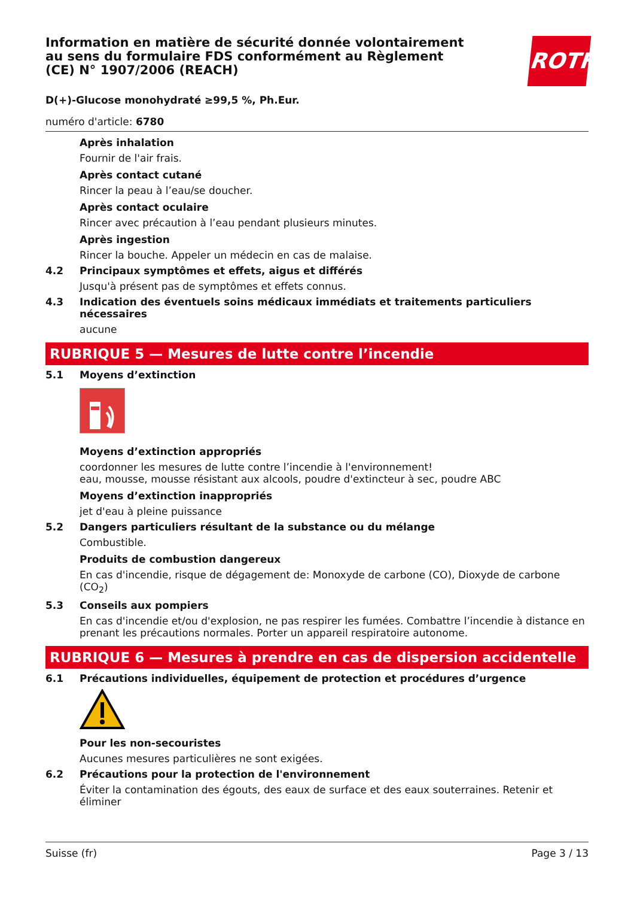ROTH
Information en matière de sécurité donnée volontairement au sens du formulaire FDS conformément au Règlement (CE) N° 1907/2006 (REACH)
D(+)-Glucose monohydraté ≥99,5 %, Ph.Eur.
numéro d'article: 6780
Après inhalation
Fournir de l'air frais.
Après contact cutané
Rincer la peau à l’eau/se doucher.
Après contact oculaire
Rincer avec précaution à l’eau pendant plusieurs minutes.
Après ingestion
Rincer la bouche. Appeler un médecin en cas de malaise.
4.2 Principaux symptômes et effets, aigus et différés
Jusqu'à présent pas de symptômes et effets connus.
4.3 Indication des éventuels soins médicaux immédiats et traitements particuliers nécessaires
aucune
RUBRIQUE 5 — Mesures de lutte contre l’incendie
5.1 Moyens d’extinction
Moyens d’extinction appropriés
coordonner les mesures de lutte contre l’incendie à l'environnement!
eau, mousse, mousse résistant aux alcools, poudre d'extincteur à sec, poudre ABC
Moyens d’extinction inappropriés
jet d'eau à pleine puissance
5.2 Dangers particuliers résultant de la substance ou du mélange
Combustible.
Produits de combustion dangereux
En cas d'incendie, risque de dégagement de: Monoxyde de carbone (CO), Dioxyde de carbone (CO<sub>2</sub>)
5.3 Conseils aux pompiers
En cas d'incendie et/ou d'explosion, ne pas respirer les fumées. Combattre l’incendie à distance en prenant les précautions normales. Porter un appareil respiratoire autonome.
RUBRIQUE 6 — Mesures à prendre en cas de dispersion accidentelle
6.1 Précautions individuelles, équipement de protection et procédures d’urgence
Pour les non-secouristes
Aucunes mesures particulières ne sont exigées.
6.2 Précautions pour la protection de l'environnement
Éviter la contamination des égouts, des eaux de surface et des eaux souterraines. Retenir et éliminer
Suisse (fr) Page 3 / 13